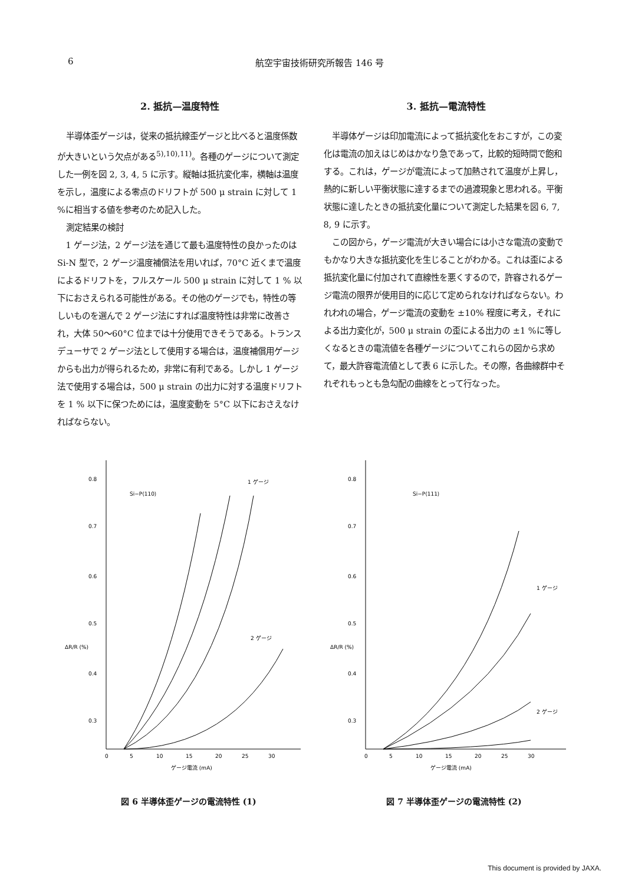6 航空宇宙技術研究所報告 146 号
2. 抵抗—温度特性
半導体歪ゲージは，従来の抵抗線歪ゲージと比べると温度係数が大きいという欠点がある<sup>5),10),11)</sup>。各種のゲージについて測定した一例を図 2, 3, 4, 5 に示す。縦軸は抵抗変化率，横軸は温度を示し，温度による零点のドリフトが 500 μ strain に対して 1 %に相当する値を参考のため記入した。
測定結果の検討
1 ゲージ法，2 ゲージ法を通じて最も温度特性の良かったのは Si-N 型で，2 ゲージ温度補償法を用いれば，70°C 近くまで温度によるドリフトを，フルスケール 500 μ strain に対して 1 % 以下におさえられる可能性がある。その他のゲージでも，特性の等しいものを選んで 2 ゲージ法にすれば温度特性は非常に改善され，大体 50～60°C 位までは十分使用できそうである。トランスデューサで 2 ゲージ法として使用する場合は，温度補償用ゲージからも出力が得られるため，非常に有利である。しかし 1 ゲージ法で使用する場合は，500 μ strain の出力に対する温度ドリフトを 1 % 以下に保つためには，温度変動を 5°C 以下におさえなければならない。
3. 抵抗—電流特性
半導体ゲージは印加電流によって抵抗変化をおこすが，この変化は電流の加えはじめはかなり急であって，比較的短時間で飽和する。これは，ゲージが電流によって加熱されて温度が上昇し，熱的に新しい平衡状態に達するまでの過渡現象と思われる。平衡状態に達したときの抵抗変化量について測定した結果を図 6, 7, 8, 9 に示す。
この図から，ゲージ電流が大きい場合には小さな電流の変動でもかなり大きな抵抗変化を生じることがわかる。これは歪による抵抗変化量に付加されて直線性を悪くするので，許容されるゲージ電流の限界が使用目的に応じて定められなければならない。われわれの場合，ゲージ電流の変動を ±10% 程度に考え，それによる出力変化が，500 μ strain の歪による出力の ±1 %に等しくなるときの電流値を各種ゲージについてこれらの図から求めて，最大許容電流値として表 6 に示した。その際，各曲線群中それぞれもっとも急勾配の曲線をとって行なった。
0.8
0.7
0.6
0.5
0.4
0.3
ΔR/R (%)
Si−P⟨110⟩
1 ゲージ
2 ゲージ
0
5
10
15
20
25
30
ゲージ電流 (mA)
図 6 半導体歪ゲージの電流特性 (1)
0.8
0.7
0.6
0.5
0.4
0.3
ΔR/R (%)
Si−P⟨111⟩
1 ゲージ
2 ゲージ
0
5
10
15
20
25
30
ゲージ電流 (mA)
図 7 半導体歪ゲージの電流特性 (2)
This document is provided by JAXA.